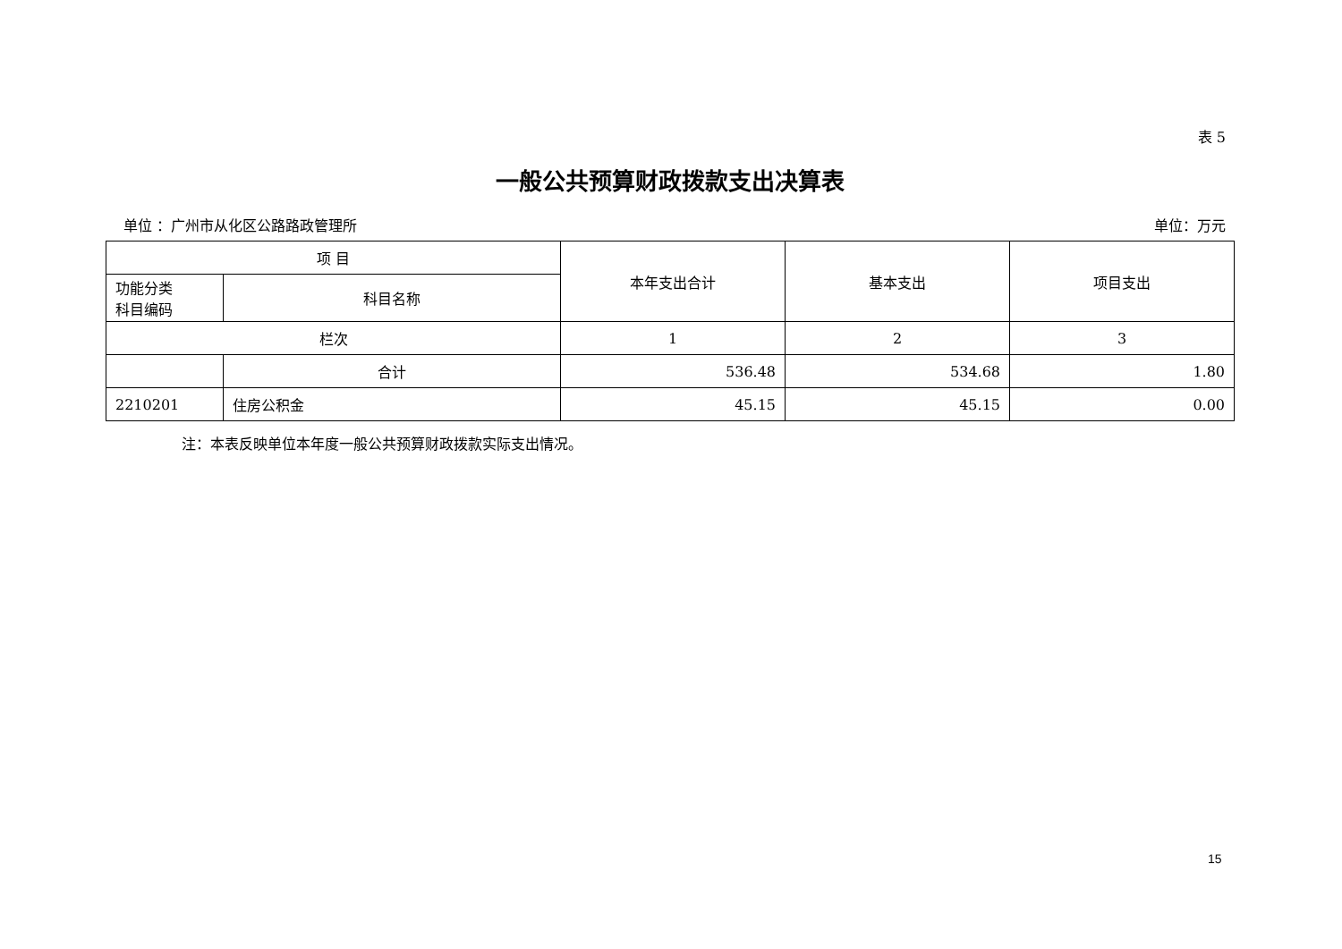表 5
一般公共预算财政拨款支出决算表
单位 ：广州市从化区公路路政管理所 单位：万元
| 项 目 | | 本年支出合计 | 基本支出 | 项目支出 |
| --- | --- | --- | --- | --- |
| 功能分类 科目编码 | 科目名称 | | | |
| 栏次 | | 1 | 2 | 3 |
| | 合计 | 536.48 | 534.68 | 1.80 |
| 2210201 | 住房公积金 | 45.15 | 45.15 | 0.00 |
注：本表反映单位本年度一般公共预算财政拨款实际支出情况。
15